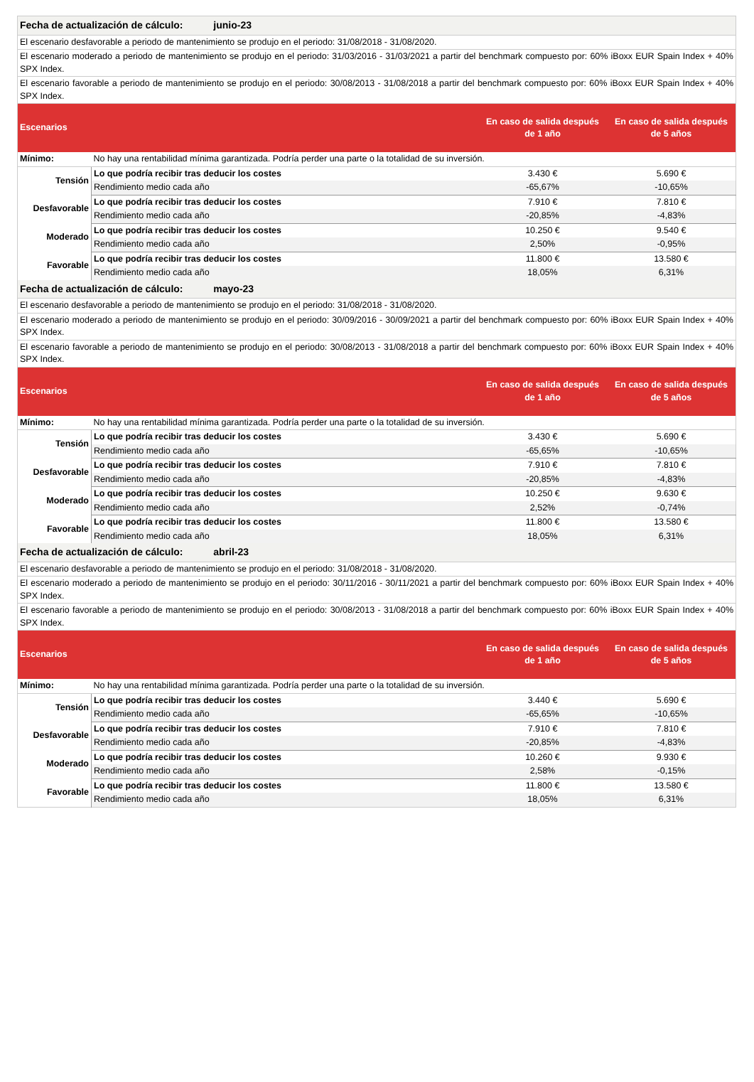| Fecha de actualización de cálculo: junio-23 | | | |
| El escenario desfavorable a periodo de mantenimiento se produjo en el periodo: 31/08/2018 - 31/08/2020. | | | |
| El escenario moderado a periodo de mantenimiento se produjo en el periodo: 31/03/2016 - 31/03/2021 a partir del benchmark compuesto por: 60% iBoxx EUR Spain Index + 40% SPX Index. | | | |
| El escenario favorable a periodo de mantenimiento se produjo en el periodo: 30/08/2013 - 31/08/2018 a partir del benchmark compuesto por: 60% iBoxx EUR Spain Index + 40% SPX Index. | | | |
| Escenarios | | En caso de salida después de 1 año | En caso de salida después de 5 años |
| Mínimo: | No hay una rentabilidad mínima garantizada. Podría perder una parte o la totalidad de su inversión. | | |
| Tensión | Lo que podría recibir tras deducir los costes | 3.430 € | 5.690 € |
| | Rendimiento medio cada año | -65,67% | -10,65% |
| Desfavorable | Lo que podría recibir tras deducir los costes | 7.910 € | 7.810 € |
| | Rendimiento medio cada año | -20,85% | -4,83% |
| Moderado | Lo que podría recibir tras deducir los costes | 10.250 € | 9.540 € |
| | Rendimiento medio cada año | 2,50% | -0,95% |
| Favorable | Lo que podría recibir tras deducir los costes | 11.800 € | 13.580 € |
| | Rendimiento medio cada año | 18,05% | 6,31% |
| Fecha de actualización de cálculo: mayo-23 | | | |
| El escenario desfavorable a periodo de mantenimiento se produjo en el periodo: 31/08/2018 - 31/08/2020. | | | |
| El escenario moderado a periodo de mantenimiento se produjo en el periodo: 30/09/2016 - 30/09/2021 a partir del benchmark compuesto por: 60% iBoxx EUR Spain Index + 40% SPX Index. | | | |
| El escenario favorable a periodo de mantenimiento se produjo en el periodo: 30/08/2013 - 31/08/2018 a partir del benchmark compuesto por: 60% iBoxx EUR Spain Index + 40% SPX Index. | | | |
| Escenarios | | En caso de salida después de 1 año | En caso de salida después de 5 años |
| Mínimo: | No hay una rentabilidad mínima garantizada. Podría perder una parte o la totalidad de su inversión. | | |
| Tensión | Lo que podría recibir tras deducir los costes | 3.430 € | 5.690 € |
| | Rendimiento medio cada año | -65,65% | -10,65% |
| Desfavorable | Lo que podría recibir tras deducir los costes | 7.910 € | 7.810 € |
| | Rendimiento medio cada año | -20,85% | -4,83% |
| Moderado | Lo que podría recibir tras deducir los costes | 10.250 € | 9.630 € |
| | Rendimiento medio cada año | 2,52% | -0,74% |
| Favorable | Lo que podría recibir tras deducir los costes | 11.800 € | 13.580 € |
| | Rendimiento medio cada año | 18,05% | 6,31% |
| Fecha de actualización de cálculo: abril-23 | | | |
| El escenario desfavorable a periodo de mantenimiento se produjo en el periodo: 31/08/2018 - 31/08/2020. | | | |
| El escenario moderado a periodo de mantenimiento se produjo en el periodo: 30/11/2016 - 30/11/2021 a partir del benchmark compuesto por: 60% iBoxx EUR Spain Index + 40% SPX Index. | | | |
| El escenario favorable a periodo de mantenimiento se produjo en el periodo: 30/08/2013 - 31/08/2018 a partir del benchmark compuesto por: 60% iBoxx EUR Spain Index + 40% SPX Index. | | | |
| Escenarios | | En caso de salida después de 1 año | En caso de salida después de 5 años |
| Mínimo: | No hay una rentabilidad mínima garantizada. Podría perder una parte o la totalidad de su inversión. | | |
| Tensión | Lo que podría recibir tras deducir los costes | 3.440 € | 5.690 € |
| | Rendimiento medio cada año | -65,65% | -10,65% |
| Desfavorable | Lo que podría recibir tras deducir los costes | 7.910 € | 7.810 € |
| | Rendimiento medio cada año | -20,85% | -4,83% |
| Moderado | Lo que podría recibir tras deducir los costes | 10.260 € | 9.930 € |
| | Rendimiento medio cada año | 2,58% | -0,15% |
| Favorable | Lo que podría recibir tras deducir los costes | 11.800 € | 13.580 € |
| | Rendimiento medio cada año | 18,05% | 6,31% |